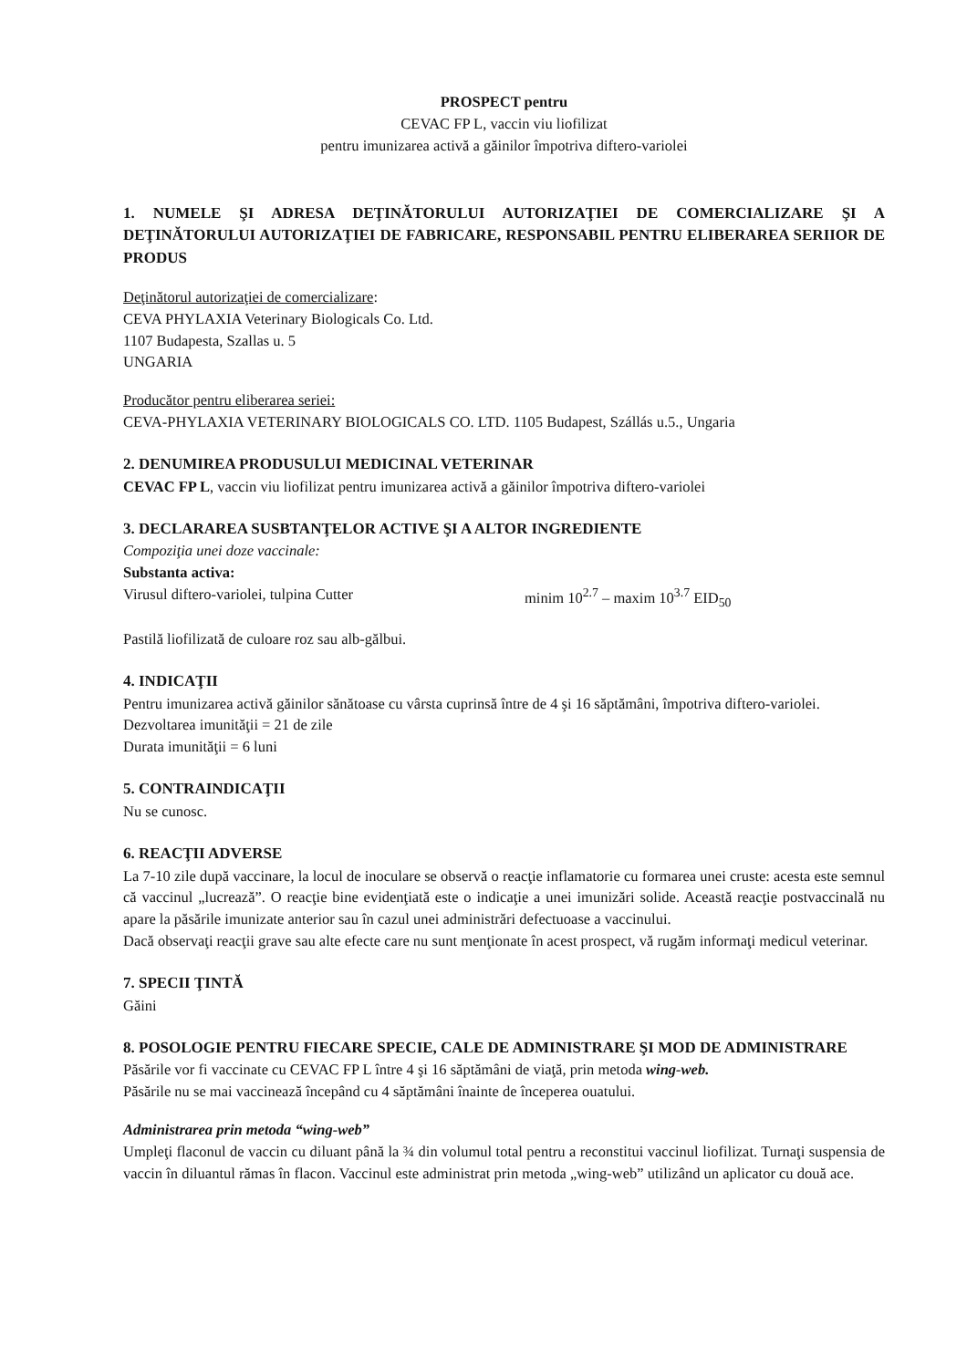PROSPECT pentru
CEVAC FP L, vaccin viu liofilizat
pentru imunizarea activă a găinilor împotriva diftero-variolei
1. NUMELE ŞI ADRESA DEŢINĂTORULUI AUTORIZAŢIEI DE COMERCIALIZARE ŞI A DEŢINĂTORULUI AUTORIZAŢIEI DE FABRICARE, RESPONSABIL PENTRU ELIBERAREA SERIIOR DE PRODUS
Deţinătorul autorizaţiei de comercializare:
CEVA PHYLAXIA Veterinary Biologicals Co. Ltd.
1107 Budapesta, Szallas u. 5
UNGARIA
Producător pentru eliberarea seriei:
CEVA-PHYLAXIA VETERINARY BIOLOGICALS CO. LTD. 1105 Budapest, Szállás u.5., Ungaria
2. DENUMIREA PRODUSULUI MEDICINAL VETERINAR
CEVAC FP L, vaccin viu liofilizat pentru imunizarea activă a găinilor împotriva diftero-variolei
3. DECLARAREA SUSBTANŢELOR ACTIVE ŞI A ALTOR INGREDIENTE
Compoziţia unei doze vaccinale:
Substanta activa:
Virusul diftero-variolei, tulpina Cutter minim 10<sup>2.7</sup> – maxim 10<sup>3.7</sup> EID<sub>50</sub>
Pastilă liofilizată de culoare roz sau alb-gălbui.
4. INDICAŢII
Pentru imunizarea activă găinilor sănătoase cu vârsta cuprinsă între de 4 şi 16 săptămâni, împotriva diftero-variolei.
Dezvoltarea imunităţii = 21 de zile
Durata imunităţii = 6 luni
5. CONTRAINDICAŢII
Nu se cunosc.
6. REACŢII ADVERSE
La 7-10 zile după vaccinare, la locul de inoculare se observă o reacţie inflamatorie cu formarea unei cruste: acesta este semnul că vaccinul „lucrează”. O reacţie bine evidenţiată este o indicaţie a unei imunizări solide. Această reacţie postvaccinală nu apare la păsările imunizate anterior sau în cazul unei administrări defectuoase a vaccinului.
Dacă observaţi reacţii grave sau alte efecte care nu sunt menţionate în acest prospect, vă rugăm informaţi medicul veterinar.
7. SPECII ŢINTĂ
Găini
8. POSOLOGIE PENTRU FIECARE SPECIE, CALE DE ADMINISTRARE ŞI MOD DE ADMINISTRARE
Păsările vor fi vaccinate cu CEVAC FP L între 4 şi 16 săptămâni de viaţă, prin metoda wing-web.
Păsările nu se mai vaccinează începând cu 4 săptămâni înainte de începerea ouatului.
Administrarea prin metoda “wing-web”
Umpleţi flaconul de vaccin cu diluant până la ¾ din volumul total pentru a reconstitui vaccinul liofilizat. Turnaţi suspensia de vaccin în diluantul rămas în flacon. Vaccinul este administrat prin metoda „wing-web” utilizând un aplicator cu două ace.